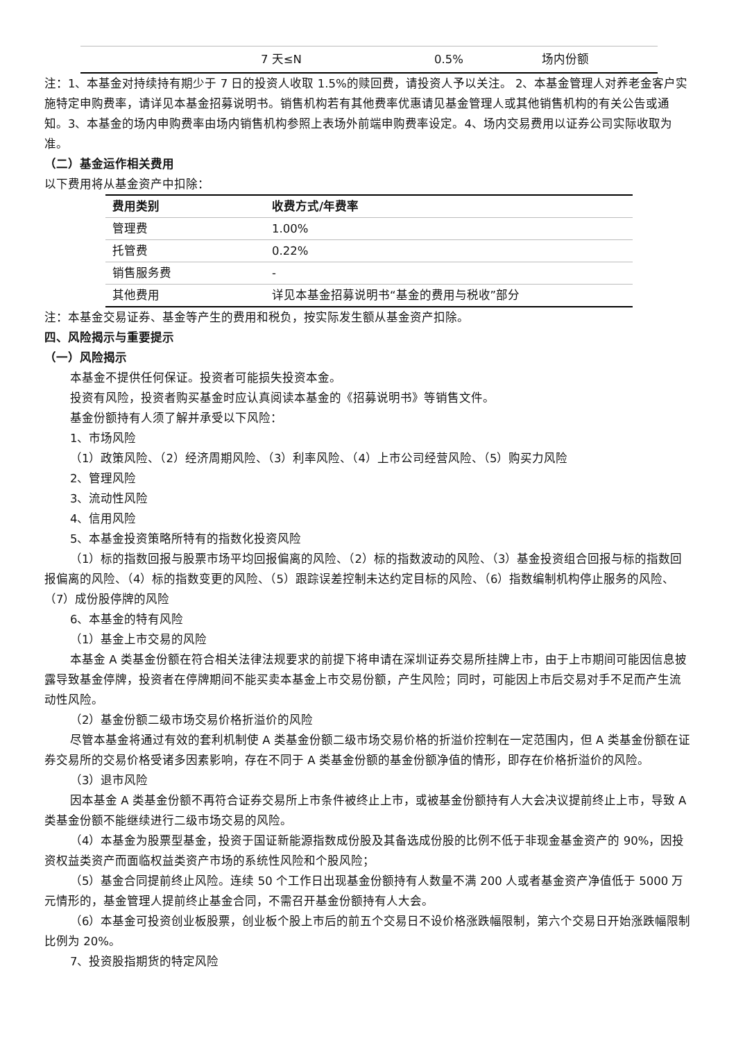| | 7 天≤N | 0.5% | 场内份额 |
注：1、本基金对持续持有期少于 7 日的投资人收取 1.5%的赎回费，请投资人予以关注。 2、本基金管理人对养老金客户实施特定申购费率，请详见本基金招募说明书。销售机构若有其他费率优惠请见基金管理人或其他销售机构的有关公告或通知。3、本基金的场内申购费率由场内销售机构参照上表场外前端申购费率设定。4、场内交易费用以证券公司实际收取为准。
（二）基金运作相关费用
以下费用将从基金资产中扣除：
| 费用类别 | 收费方式/年费率 |
| --- | --- |
| 管理费 | 1.00% |
| 托管费 | 0.22% |
| 销售服务费 | - |
| 其他费用 | 详见本基金招募说明书“基金的费用与税收”部分 |
注：本基金交易证券、基金等产生的费用和税负，按实际发生额从基金资产扣除。
四、风险揭示与重要提示
（一）风险揭示
本基金不提供任何保证。投资者可能损失投资本金。
投资有风险，投资者购买基金时应认真阅读本基金的《招募说明书》等销售文件。
基金份额持有人须了解并承受以下风险：
1、市场风险
（1）政策风险、（2）经济周期风险、（3）利率风险、（4）上市公司经营风险、（5）购买力风险
2、管理风险
3、流动性风险
4、信用风险
5、本基金投资策略所特有的指数化投资风险
（1）标的指数回报与股票市场平均回报偏离的风险、（2）标的指数波动的风险、（3）基金投资组合回报与标的指数回报偏离的风险、（4）标的指数变更的风险、（5）跟踪误差控制未达约定目标的风险、（6）指数编制机构停止服务的风险、（7）成份股停牌的风险
6、本基金的特有风险
（1）基金上市交易的风险
本基金 A 类基金份额在符合相关法律法规要求的前提下将申请在深圳证券交易所挂牌上市，由于上市期间可能因信息披露导致基金停牌，投资者在停牌期间不能买卖本基金上市交易份额，产生风险；同时，可能因上市后交易对手不足而产生流动性风险。
（2）基金份额二级市场交易价格折溢价的风险
尽管本基金将通过有效的套利机制使 A 类基金份额二级市场交易价格的折溢价控制在一定范围内，但 A 类基金份额在证券交易所的交易价格受诸多因素影响，存在不同于 A 类基金份额的基金份额净值的情形，即存在价格折溢价的风险。
（3）退市风险
因本基金 A 类基金份额不再符合证券交易所上市条件被终止上市，或被基金份额持有人大会决议提前终止上市，导致 A 类基金份额不能继续进行二级市场交易的风险。
（4）本基金为股票型基金，投资于国证新能源指数成份股及其备选成份股的比例不低于非现金基金资产的 90%，因投资权益类资产而面临权益类资产市场的系统性风险和个股风险；
（5）基金合同提前终止风险。连续 50 个工作日出现基金份额持有人数量不满 200 人或者基金资产净值低于 5000 万元情形的，基金管理人提前终止基金合同，不需召开基金份额持有人大会。
（6）本基金可投资创业板股票，创业板个股上市后的前五个交易日不设价格涨跌幅限制，第六个交易日开始涨跌幅限制比例为 20%。
7、投资股指期货的特定风险